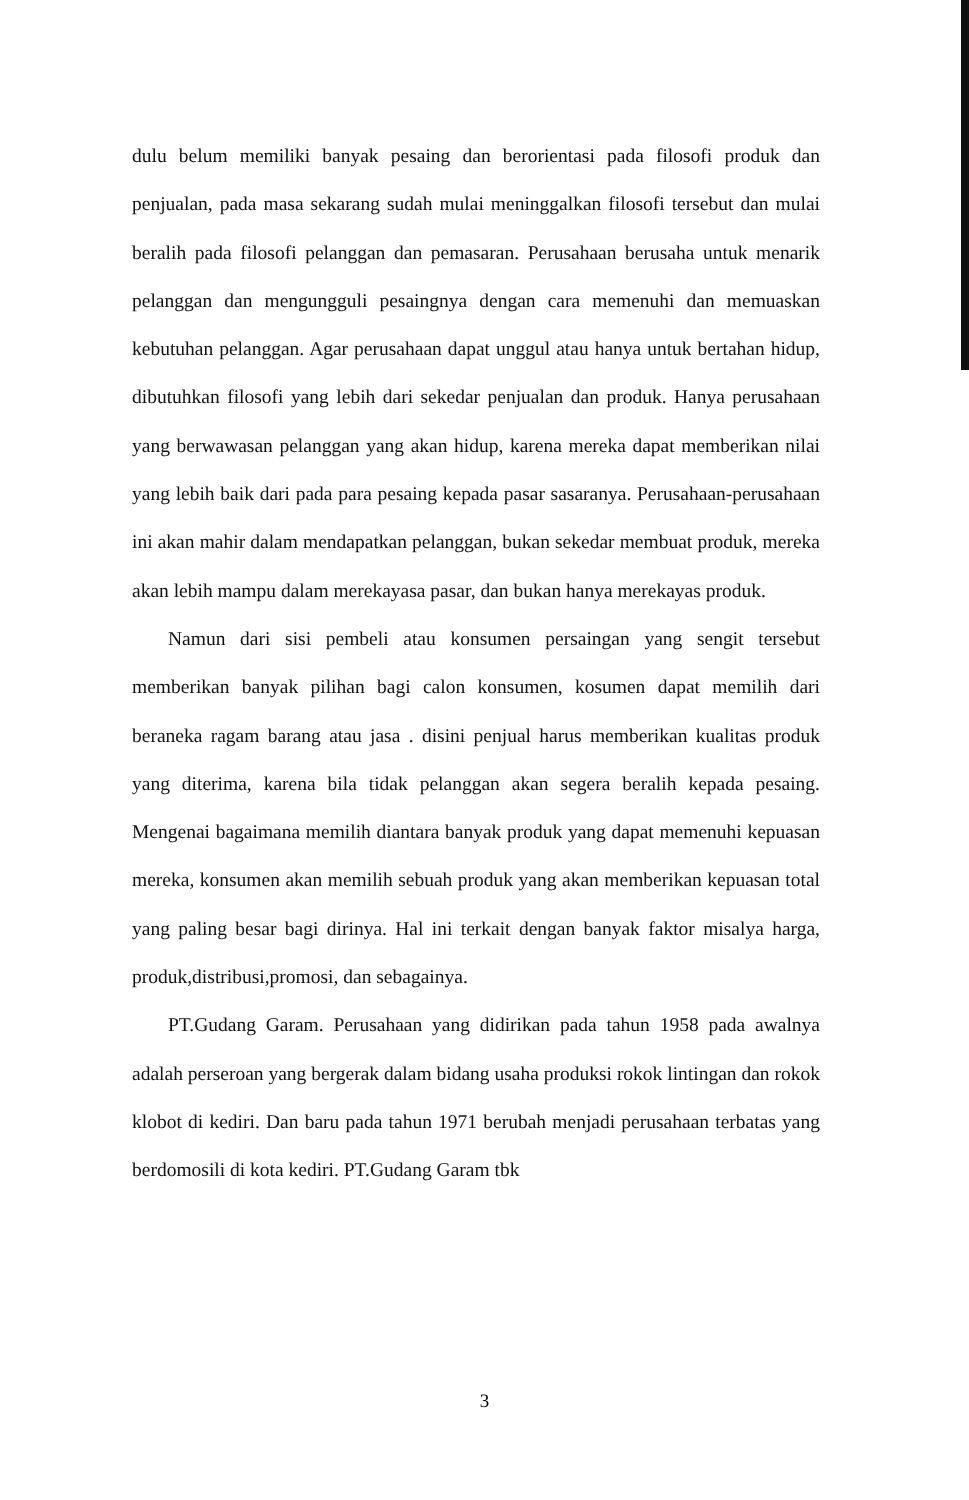dulu belum memiliki banyak pesaing dan berorientasi pada filosofi produk dan penjualan, pada masa sekarang sudah mulai meninggalkan filosofi tersebut dan mulai beralih pada filosofi pelanggan dan pemasaran. Perusahaan berusaha untuk menarik pelanggan dan mengungguli pesaingnya dengan cara memenuhi dan memuaskan kebutuhan pelanggan. Agar perusahaan dapat unggul atau hanya untuk bertahan hidup, dibutuhkan filosofi yang lebih dari sekedar penjualan dan produk. Hanya perusahaan yang berwawasan pelanggan yang akan hidup, karena mereka dapat memberikan nilai yang lebih baik dari pada para pesaing kepada pasar sasaranya. Perusahaan-perusahaan ini akan mahir dalam mendapatkan pelanggan, bukan sekedar membuat produk, mereka akan lebih mampu dalam merekayasa pasar, dan bukan hanya merekayas produk.
Namun dari sisi pembeli atau konsumen persaingan yang sengit tersebut memberikan banyak pilihan bagi calon konsumen, kosumen dapat memilih dari beraneka ragam barang atau jasa . disini penjual harus memberikan kualitas produk yang diterima, karena bila tidak pelanggan akan segera beralih kepada pesaing. Mengenai bagaimana memilih diantara banyak produk yang dapat memenuhi kepuasan mereka, konsumen akan memilih sebuah produk yang akan memberikan kepuasan total yang paling besar bagi dirinya. Hal ini terkait dengan banyak faktor misalya harga, produk,distribusi,promosi, dan sebagainya.
PT.Gudang Garam. Perusahaan yang didirikan pada tahun 1958 pada awalnya adalah perseroan yang bergerak dalam bidang usaha produksi rokok lintingan dan rokok klobot di kediri. Dan baru pada tahun 1971 berubah menjadi perusahaan terbatas yang berdomosili di kota kediri. PT.Gudang Garam tbk
3